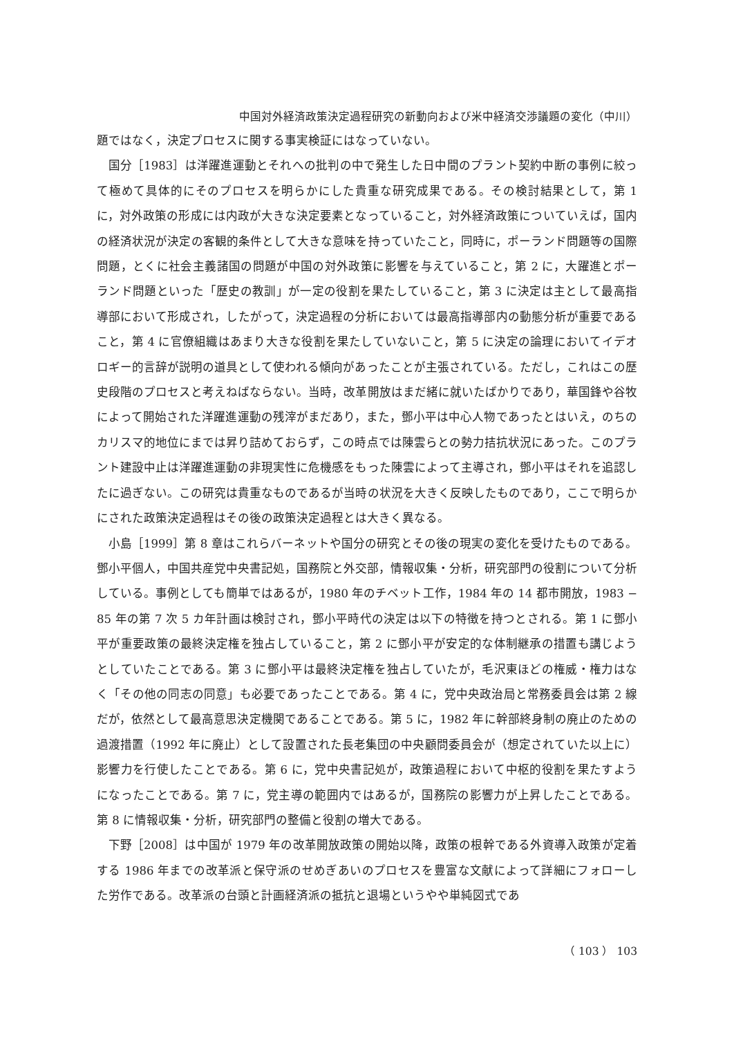中国対外経済政策決定過程研究の新動向および米中経済交渉議題の変化（中川）
題ではなく，決定プロセスに関する事実検証にはなっていない。
国分［1983］は洋躍進運動とそれへの批判の中で発生した日中間のプラント契約中断の事例に絞って極めて具体的にそのプロセスを明らかにした貴重な研究成果である。その検討結果として，第 1 に，対外政策の形成には内政が大きな決定要素となっていること，対外経済政策についていえば，国内の経済状況が決定の客観的条件として大きな意味を持っていたこと，同時に，ポーランド問題等の国際問題，とくに社会主義諸国の問題が中国の対外政策に影響を与えていること，第 2 に，大躍進とポーランド問題といった「歴史の教訓」が一定の役割を果たしていること，第 3 に決定は主として最高指導部において形成され，したがって，決定過程の分析においては最高指導部内の動態分析が重要であること，第 4 に官僚組織はあまり大きな役割を果たしていないこと，第 5 に決定の論理においてイデオロギー的言辞が説明の道具として使われる傾向があったことが主張されている。ただし，これはこの歴史段階のプロセスと考えねばならない。当時，改革開放はまだ緒に就いたばかりであり，華国鋒や谷牧によって開始された洋躍進運動の残滓がまだあり，また，鄧小平は中心人物であったとはいえ，のちのカリスマ的地位にまでは昇り詰めておらず，この時点では陳雲らとの勢力拮抗状況にあった。このプラント建設中止は洋躍進運動の非現実性に危機感をもった陳雲によって主導され，鄧小平はそれを追認したに過ぎない。この研究は貴重なものであるが当時の状況を大きく反映したものであり，ここで明らかにされた政策決定過程はその後の政策決定過程とは大きく異なる。
小島［1999］第 8 章はこれらバーネットや国分の研究とその後の現実の変化を受けたものである。鄧小平個人，中国共産党中央書記処，国務院と外交部，情報収集・分析，研究部門の役割について分析している。事例としても簡単ではあるが，1980 年のチベット工作，1984 年の 14 都市開放，1983 − 85 年の第 7 次 5 カ年計画は検討され，鄧小平時代の決定は以下の特徴を持つとされる。第 1 に鄧小平が重要政策の最終決定権を独占していること，第 2 に鄧小平が安定的な体制継承の措置も講じようとしていたことである。第 3 に鄧小平は最終決定権を独占していたが，毛沢東ほどの権威・権力はなく「その他の同志の同意」も必要であったことである。第 4 に，党中央政治局と常務委員会は第 2 線だが，依然として最高意思決定機関であることである。第 5 に，1982 年に幹部終身制の廃止のための過渡措置（1992 年に廃止）として設置された長老集団の中央顧問委員会が（想定されていた以上に）影響力を行使したことである。第 6 に，党中央書記処が，政策過程において中枢的役割を果たすようになったことである。第 7 に，党主導の範囲内ではあるが，国務院の影響力が上昇したことである。第 8 に情報収集・分析，研究部門の整備と役割の増大である。
下野［2008］は中国が 1979 年の改革開放政策の開始以降，政策の根幹である外資導入政策が定着する 1986 年までの改革派と保守派のせめぎあいのプロセスを豊富な文献によって詳細にフォローした労作である。改革派の台頭と計画経済派の抵抗と退場というやや単純図式であ
（ 103 ） 103